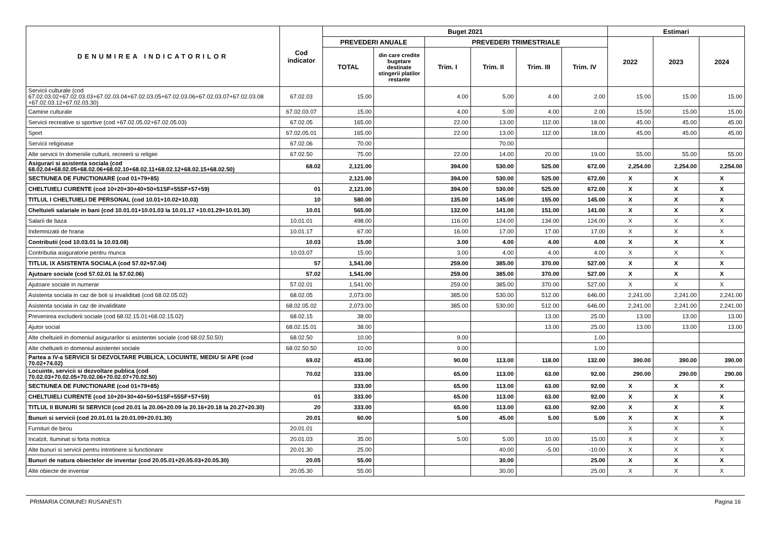| DENUMIREA INDICATORILOR | Cod indicator | Buget 2021 | | | | | | Estimari | | |
| --- | --- | --- | --- | --- | --- | --- | --- | --- | --- | --- |
| | | PREVEDERI ANUALE | | PREVEDERI TRIMESTRIALE | | | | 2022 | 2023 | 2024 |
| | | TOTAL | din care credite bugetare destinate stingerii platilor restante | Trim. I | Trim. II | Trim. III | Trim. IV | | | |
| Servicii culturale (cod 67.02.03.02+67.02.03.03+67.02.03.04+67.02.03.05+67.02.03.06+67.02.03.07+67.02.03.08 +67.02.03.12+67.02.03.30) | 67.02.03 | 15.00 | | 4.00 | 5.00 | 4.00 | 2.00 | 15.00 | 15.00 | 15.00 |
| Camine culturale | 67.02.03.07 | 15.00 | | 4.00 | 5.00 | 4.00 | 2.00 | 15.00 | 15.00 | 15.00 |
| Servicii recreative si sportive (cod +67.02.05.02+67.02.05.03) | 67.02.05 | 165.00 | | 22.00 | 13.00 | 112.00 | 18.00 | 45.00 | 45.00 | 45.00 |
| Sport | 67.02.05.01 | 165.00 | | 22.00 | 13.00 | 112.00 | 18.00 | 45.00 | 45.00 | 45.00 |
| Servicii religioase | 67.02.06 | 70.00 | | | 70.00 | | | | | |
| Alte servicii In domeniile culturii, recreerii si religiei | 67.02.50 | 75.00 | | 22.00 | 14.00 | 20.00 | 19.00 | 55.00 | 55.00 | 55.00 |
| Asigurari si asistenta sociala (cod 68.02.04+68.02.05+68.02.06+68.02.10+68.02.11+68.02.12+68.02.15+68.02.50) | 68.02 | 2,121.00 | | 394.00 | 530.00 | 525.00 | 672.00 | 2,254.00 | 2,254.00 | 2,254.00 |
| SECTIUNEA DE FUNCTIONARE (cod 01+79+85) | | 2,121.00 | | 394.00 | 530.00 | 525.00 | 672.00 | X | X | X |
| CHELTUIELI CURENTE (cod 10+20+30+40+50+51SF+55SF+57+59) | 01 | 2,121.00 | | 394.00 | 530.00 | 525.00 | 672.00 | X | X | X |
| TITLUL I CHELTUIELI DE PERSONAL (cod 10.01+10.02+10.03) | 10 | 580.00 | | 135.00 | 145.00 | 155.00 | 145.00 | X | X | X |
| Cheltuieli salariale in bani (cod 10.01.01+10.01.03 la 10.01.17 +10.01.29+10.01.30) | 10.01 | 565.00 | | 132.00 | 141.00 | 151.00 | 141.00 | X | X | X |
| Salarii de baza | 10.01.01 | 498.00 | | 116.00 | 124.00 | 134.00 | 124.00 | X | X | X |
| Indemnizatii de hrana | 10.01.17 | 67.00 | | 16.00 | 17.00 | 17.00 | 17.00 | X | X | X |
| Contributii (cod 10.03.01 la 10.03.08) | 10.03 | 15.00 | | 3.00 | 4.00 | 4.00 | 4.00 | X | X | X |
| Contributia asiguratorie pentru munca | 10.03.07 | 15.00 | | 3.00 | 4.00 | 4.00 | 4.00 | X | X | X |
| TITLUL IX ASISTENTA SOCIALA (cod 57.02+57.04) | 57 | 1,541.00 | | 259.00 | 385.00 | 370.00 | 527.00 | X | X | X |
| Ajutoare sociale (cod 57.02.01 la 57.02.06) | 57.02 | 1,541.00 | | 259.00 | 385.00 | 370.00 | 527.00 | X | X | X |
| Ajutoare sociale in numerar | 57.02.01 | 1,541.00 | | 259.00 | 385.00 | 370.00 | 527.00 | X | X | X |
| Asistenta sociala in caz de boli si invaliditati (cod 68.02.05.02) | 68.02.05 | 2,073.00 | | 385.00 | 530.00 | 512.00 | 646.00 | 2,241.00 | 2,241.00 | 2,241.00 |
| Asistenta sociala in caz de invaliditate | 68.02.05.02 | 2,073.00 | | 385.00 | 530.00 | 512.00 | 646.00 | 2,241.00 | 2,241.00 | 2,241.00 |
| Prevenirea excluderii sociale (cod 68.02.15.01+68.02.15.02) | 68.02.15 | 38.00 | | | | 13.00 | 25.00 | 13.00 | 13.00 | 13.00 |
| Ajutor social | 68.02.15.01 | 38.00 | | | | 13.00 | 25.00 | 13.00 | 13.00 | 13.00 |
| Alte cheltuieli in domeniul asigurarilor si asistentei sociale (cod 68.02.50.50) | 68.02.50 | 10.00 | | 9.00 | | | 1.00 | | | |
| Alte cheltuieli in domeniul asistentei sociale | 68.02.50.50 | 10.00 | | 9.00 | | | 1.00 | | | |
| Partea a IV-a SERVICII SI DEZVOLTARE PUBLICA, LOCUINTE, MEDIU SI APE (cod 70.02+74.02) | 69.02 | 453.00 | | 90.00 | 113.00 | 118.00 | 132.00 | 390.00 | 390.00 | 390.00 |
| Locuinte, servicii si dezvoltare publica (cod 70.02.03+70.02.05+70.02.06+70.02.07+70.02.50) | 70.02 | 333.00 | | 65.00 | 113.00 | 63.00 | 92.00 | 290.00 | 290.00 | 290.00 |
| SECTIUNEA DE FUNCTIONARE (cod 01+79+85) | | 333.00 | | 65.00 | 113.00 | 63.00 | 92.00 | X | X | X |
| CHELTUIELI CURENTE (cod 10+20+30+40+50+51SF+55SF+57+59) | 01 | 333.00 | | 65.00 | 113.00 | 63.00 | 92.00 | X | X | X |
| TITLUL II BUNURI SI SERVICII (cod 20.01 la 20.06+20.09 la 20.16+20.18 la 20.27+20.30) | 20 | 333.00 | | 65.00 | 113.00 | 63.00 | 92.00 | X | X | X |
| Bunuri si servicii (cod 20.01.01 la 20.01.09+20.01.30) | 20.01 | 60.00 | | 5.00 | 45.00 | 5.00 | 5.00 | X | X | X |
| Furnituri de birou | 20.01.01 | | | | | | | X | X | X |
| Incalzit, Iluminat si forta motrica | 20.01.03 | 35.00 | | 5.00 | 5.00 | 10.00 | 15.00 | X | X | X |
| Alte bunuri si servicii pentru intretinere si functionare | 20.01.30 | 25.00 | | | 40.00 | -5.00 | -10.00 | X | X | X |
| Bunuri de natura obiectelor de inventar (cod 20.05.01+20.05.03+20.05.30) | 20.05 | 55.00 | | | 30.00 | | 25.00 | X | X | X |
| Alte obiecte de inventar | 20.05.30 | 55.00 | | | 30.00 | | 25.00 | X | X | X |
PRIMARIA COMUNEI RUSANESTI Pagina 16